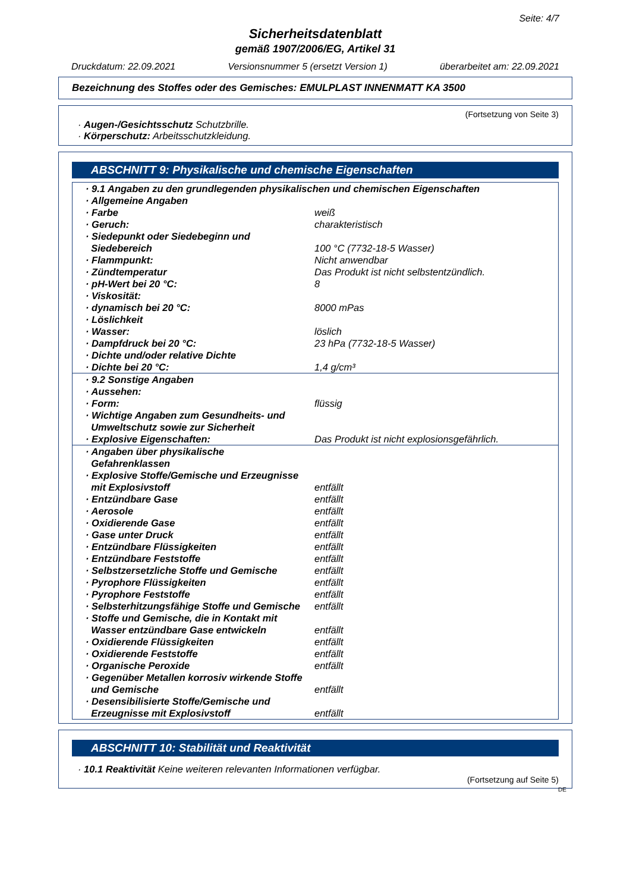Seite: 4/7
Sicherheitsdatenblatt
gemäß 1907/2006/EG, Artikel 31
Druckdatum: 22.09.2021 Versionsnummer 5 (ersetzt Version 1) überarbeitet am: 22.09.2021
Bezeichnung des Stoffes oder des Gemisches: EMULPLAST INNENMATT KA 3500
(Fortsetzung von Seite 3)
· Augen-/Gesichtsschutz Schutzbrille.
· Körperschutz: Arbeitsschutzkleidung.
ABSCHNITT 9: Physikalische und chemische Eigenschaften
| · 9.1 Angaben zu den grundlegenden physikalischen und chemischen Eigenschaften | |
| · Allgemeine Angaben | |
| · Farbe | weiß |
| · Geruch: | charakteristisch |
| · Siedepunkt oder Siedebeginn und Siedebereich | 100 °C (7732-18-5 Wasser) |
| · Flammpunkt: | Nicht anwendbar |
| · Zündtemperatur | Das Produkt ist nicht selbstentzündlich. |
| · pH-Wert bei 20 °C: | 8 |
| · Viskosität: | |
| · dynamisch bei 20 °C: | 8000 mPas |
| · Löslichkeit | |
| · Wasser: | löslich |
| · Dampfdruck bei 20 °C: | 23 hPa (7732-18-5 Wasser) |
| · Dichte und/oder relative Dichte | |
| · Dichte bei 20 °C: | 1,4 g/cm³ |
| · 9.2 Sonstige Angaben | |
| · Aussehen: | |
| · Form: | flüssig |
| · Wichtige Angaben zum Gesundheits- und Umweltschutz sowie zur Sicherheit | |
| · Explosive Eigenschaften: | Das Produkt ist nicht explosionsgefährlich. |
| · Angaben über physikalische Gefahrenklassen | |
| · Explosive Stoffe/Gemische und Erzeugnisse mit Explosivstoff | entfällt |
| · Entzündbare Gase | entfällt |
| · Aerosole | entfällt |
| · Oxidierende Gase | entfällt |
| · Gase unter Druck | entfällt |
| · Entzündbare Flüssigkeiten | entfällt |
| · Entzündbare Feststoffe | entfällt |
| · Selbstzersetzliche Stoffe und Gemische | entfällt |
| · Pyrophore Flüssigkeiten | entfällt |
| · Pyrophore Feststoffe | entfällt |
| · Selbsterhitzungsfähige Stoffe und Gemische | entfällt |
| · Stoffe und Gemische, die in Kontakt mit Wasser entzündbare Gase entwickeln | entfällt |
| · Oxidierende Flüssigkeiten | entfällt |
| · Oxidierende Feststoffe | entfällt |
| · Organische Peroxide | entfällt |
| · Gegenüber Metallen korrosiv wirkende Stoffe und Gemische | entfällt |
| · Desensibilisierte Stoffe/Gemische und Erzeugnisse mit Explosivstoff | entfällt |
ABSCHNITT 10: Stabilität und Reaktivität
· 10.1 Reaktivität Keine weiteren relevanten Informationen verfügbar.
(Fortsetzung auf Seite 5)
DE